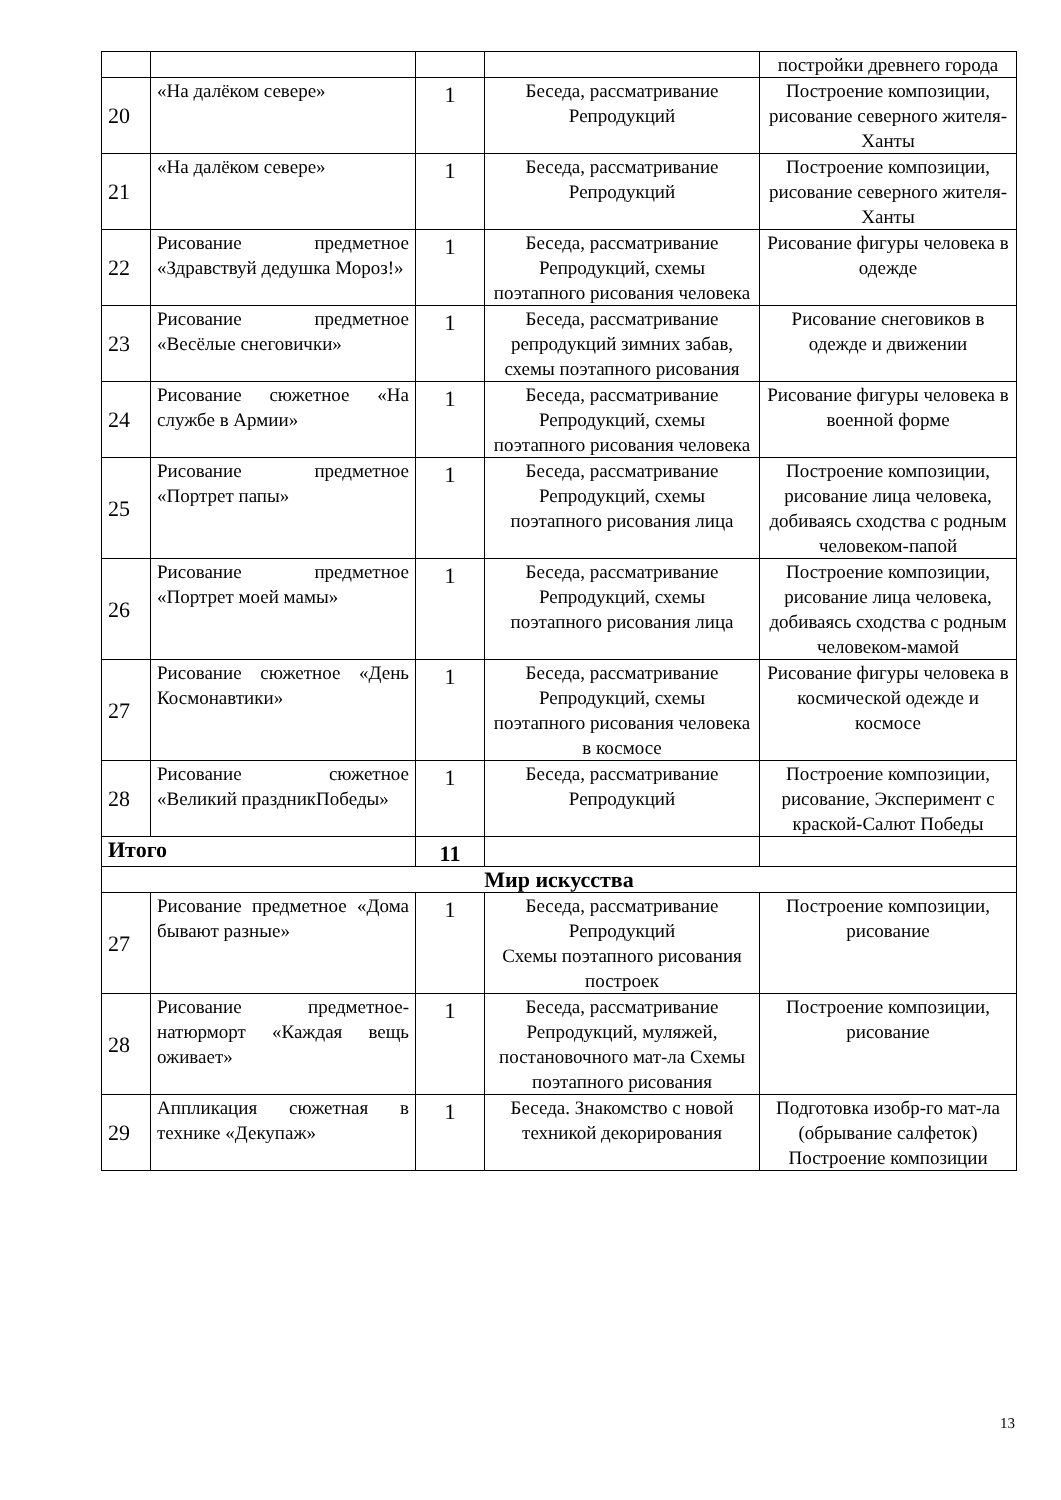| | | | | постройки древнего города |
| 20 | «На далёком севере» | 1 | Беседа, рассматривание Репродукций | Построение композиции, рисование северного жителя-Ханты |
| 21 | «На далёком севере» | 1 | Беседа, рассматривание Репродукций | Построение композиции, рисование северного жителя-Ханты |
| 22 | Рисование предметное «Здравствуй дедушка Мороз!» | 1 | Беседа, рассматривание Репродукций, схемы поэтапного рисования человека | Рисование фигуры человека в одежде |
| 23 | Рисование предметное «Весёлые снеговички» | 1 | Беседа, рассматривание репродукций зимних забав, схемы поэтапного рисования | Рисование снеговиков в одежде и движении |
| 24 | Рисование сюжетное «На службе в Армии» | 1 | Беседа, рассматривание Репродукций, схемы поэтапного рисования человека | Рисование фигуры человека в военной форме |
| 25 | Рисование предметное «Портрет папы» | 1 | Беседа, рассматривание Репродукций, схемы поэтапного рисования лица | Построение композиции, рисование лица человека, добиваясь сходства с родным человеком-папой |
| 26 | Рисование предметное «Портрет моей мамы» | 1 | Беседа, рассматривание Репродукций, схемы поэтапного рисования лица | Построение композиции, рисование лица человека, добиваясь сходства с родным человеком-мамой |
| 27 | Рисование сюжетное «День Космонавтики» | 1 | Беседа, рассматривание Репродукций, схемы поэтапного рисования человека в космосе | Рисование фигуры человека в космической одежде и космосе |
| 28 | Рисование сюжетное «Великий праздникПобеды» | 1 | Беседа, рассматривание Репродукций | Построение композиции, рисование, Эксперимент с краской-Салют Победы |
| Итого | | 11 | | |
| Мир искусства | | | | |
| 27 | Рисование предметное «Дома бывают разные» | 1 | Беседа, рассматривание Репродукций Схемы поэтапного рисования построек | Построение композиции, рисование |
| 28 | Рисование предметное-натюрморт «Каждая вещь оживает» | 1 | Беседа, рассматривание Репродукций, муляжей, постановочного мат-ла Схемы поэтапного рисования | Построение композиции, рисование |
| 29 | Аппликация сюжетная в технике «Декупаж» | 1 | Беседа. Знакомство с новой техникой декорирования | Подготовка изобр-го мат-ла (обрывание салфеток) Построение композиции |
13